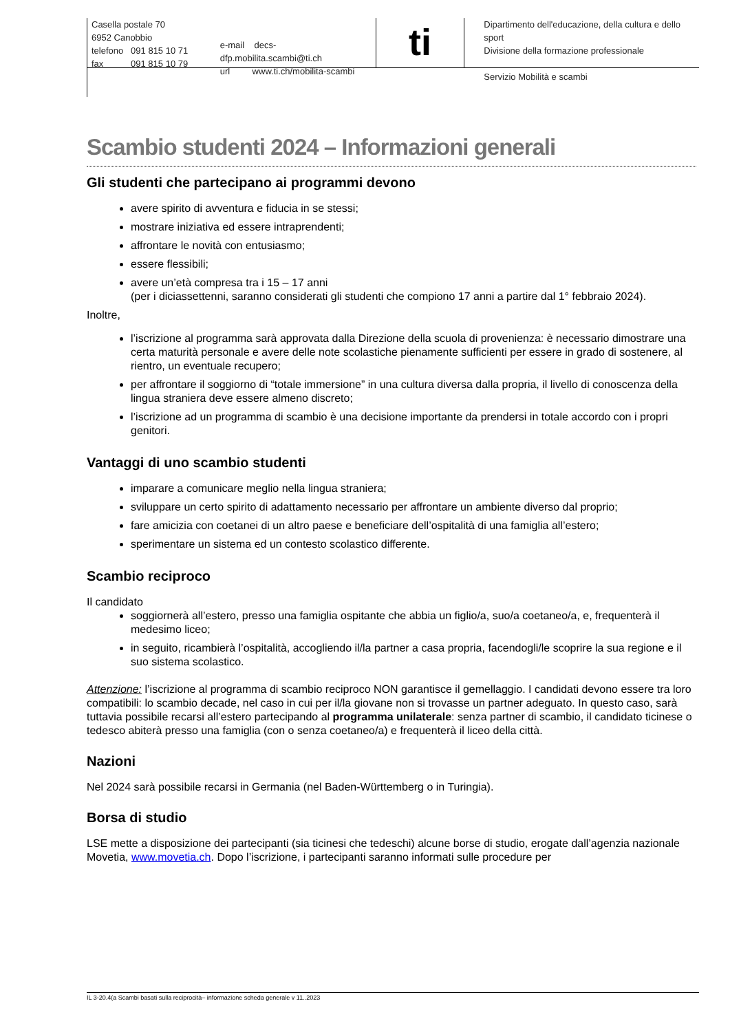Casella postale 70
6952 Canobbio
telefono 091 815 10 71
fax 091 815 10 79
e-mail decs-dfp.mobilita.scambi@ti.ch
url www.ti.ch/mobilita-scambi
ti
Dipartimento dell'educazione, della cultura e dello sport
Divisione della formazione professionale
Servizio Mobilità e scambi
Scambio studenti 2024 – Informazioni generali
Gli studenti che partecipano ai programmi devono
avere spirito di avventura e fiducia in se stessi;
mostrare iniziativa ed essere intraprendenti;
affrontare le novità con entusiasmo;
essere flessibili;
avere un’età compresa tra i 15 – 17 anni
(per i diciassettenni, saranno considerati gli studenti che compiono 17 anni a partire dal 1° febbraio 2024).
Inoltre,
l’iscrizione al programma sarà approvata dalla Direzione della scuola di provenienza: è necessario dimostrare una certa maturità personale e avere delle note scolastiche pienamente sufficienti per essere in grado di sostenere, al rientro, un eventuale recupero;
per affrontare il soggiorno di “totale immersione” in una cultura diversa dalla propria, il livello di conoscenza della lingua straniera deve essere almeno discreto;
l’iscrizione ad un programma di scambio è una decisione importante da prendersi in totale accordo con i propri genitori.
Vantaggi di uno scambio studenti
imparare a comunicare meglio nella lingua straniera;
sviluppare un certo spirito di adattamento necessario per affrontare un ambiente diverso dal proprio;
fare amicizia con coetanei di un altro paese e beneficiare dell’ospitalità di una famiglia all’estero;
sperimentare un sistema ed un contesto scolastico differente.
Scambio reciproco
Il candidato
soggiornerà all’estero, presso una famiglia ospitante che abbia un figlio/a, suo/a coetaneo/a, e, frequenterà il medesimo liceo;
in seguito, ricambierà l’ospitalità, accogliendo il/la partner a casa propria, facendogli/le scoprire la sua regione e il suo sistema scolastico.
Attenzione: l’iscrizione al programma di scambio reciproco NON garantisce il gemellaggio. I candidati devono essere tra loro compatibili: lo scambio decade, nel caso in cui per il/la giovane non si trovasse un partner adeguato. In questo caso, sarà tuttavia possibile recarsi all’estero partecipando al programma unilaterale: senza partner di scambio, il candidato ticinese o tedesco abiterà presso una famiglia (con o senza coetaneo/a) e frequenterà il liceo della città.
Nazioni
Nel 2024 sarà possibile recarsi in Germania (nel Baden-Württemberg o in Turingia).
Borsa di studio
LSE mette a disposizione dei partecipanti (sia ticinesi che tedeschi) alcune borse di studio, erogate dall’agenzia nazionale Movetia, www.movetia.ch. Dopo l’iscrizione, i partecipanti saranno informati sulle procedure per
IL 3-20.4(a Scambi basati sulla reciprocità– informazione scheda generale v 11..2023